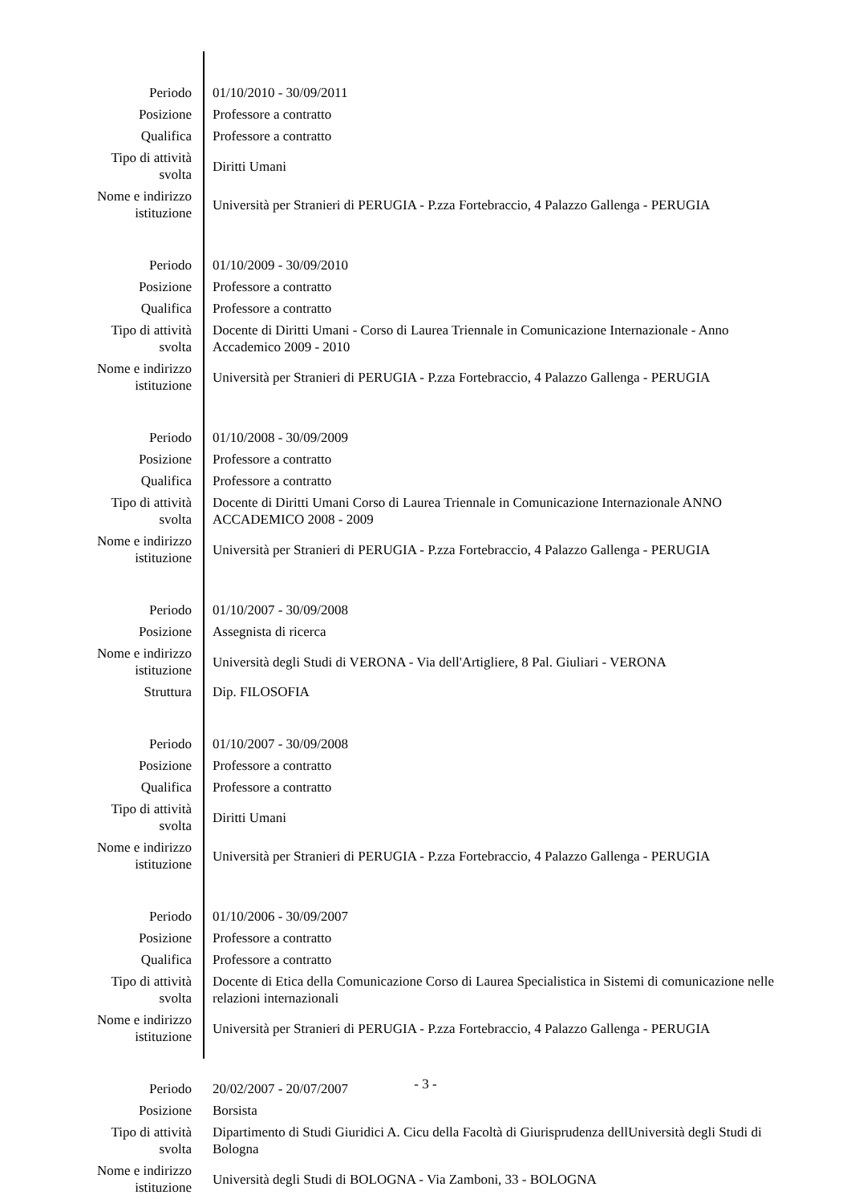| Periodo | 01/10/2010 - 30/09/2011 |
| Posizione | Professore a contratto |
| Qualifica | Professore a contratto |
| Tipo di attività svolta | Diritti Umani |
| Nome e indirizzo istituzione | Università per Stranieri di PERUGIA - P.zza Fortebraccio, 4 Palazzo Gallenga - PERUGIA |
| Periodo | 01/10/2009 - 30/09/2010 |
| Posizione | Professore a contratto |
| Qualifica | Professore a contratto |
| Tipo di attività svolta | Docente di Diritti Umani - Corso di Laurea Triennale in Comunicazione Internazionale - Anno Accademico 2009 - 2010 |
| Nome e indirizzo istituzione | Università per Stranieri di PERUGIA - P.zza Fortebraccio, 4 Palazzo Gallenga - PERUGIA |
| Periodo | 01/10/2008 - 30/09/2009 |
| Posizione | Professore a contratto |
| Qualifica | Professore a contratto |
| Tipo di attività svolta | Docente di Diritti Umani Corso di Laurea Triennale in Comunicazione Internazionale ANNO ACCADEMICO 2008 - 2009 |
| Nome e indirizzo istituzione | Università per Stranieri di PERUGIA - P.zza Fortebraccio, 4 Palazzo Gallenga - PERUGIA |
| Periodo | 01/10/2007 - 30/09/2008 |
| Posizione | Assegnista di ricerca |
| Nome e indirizzo istituzione | Università degli Studi di VERONA - Via dell'Artigliere, 8 Pal. Giuliari - VERONA |
| Struttura | Dip. FILOSOFIA |
| Periodo | 01/10/2007 - 30/09/2008 |
| Posizione | Professore a contratto |
| Qualifica | Professore a contratto |
| Tipo di attività svolta | Diritti Umani |
| Nome e indirizzo istituzione | Università per Stranieri di PERUGIA - P.zza Fortebraccio, 4 Palazzo Gallenga - PERUGIA |
| Periodo | 01/10/2006 - 30/09/2007 |
| Posizione | Professore a contratto |
| Qualifica | Professore a contratto |
| Tipo di attività svolta | Docente di Etica della Comunicazione Corso di Laurea Specialistica in Sistemi di comunicazione nelle relazioni internazionali |
| Nome e indirizzo istituzione | Università per Stranieri di PERUGIA - P.zza Fortebraccio, 4 Palazzo Gallenga - PERUGIA |
| Periodo | 20/02/2007 - 20/07/2007 |
| Posizione | Borsista |
| Tipo di attività svolta | Dipartimento di Studi Giuridici A. Cicu della Facoltà di Giurisprudenza dellUniversità degli Studi di Bologna |
| Nome e indirizzo istituzione | Università degli Studi di BOLOGNA - Via Zamboni, 33 - BOLOGNA |
- 3 -